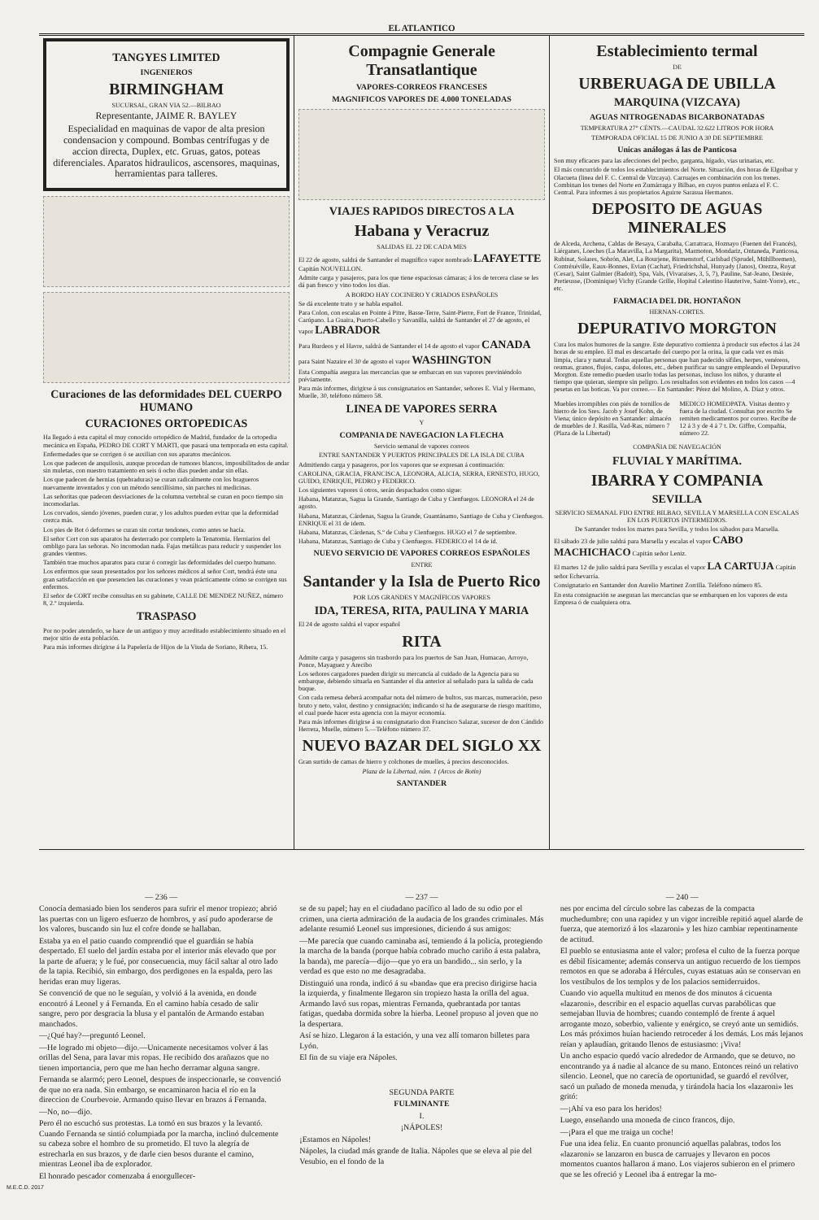EL ATLANTICO
TANGYES LIMITED
INGENIEROS
BIRMINGHAM
SUCURSAL, GRAN VIA 52.—BILBAO
Representante, JAIME R. BAYLEY
Especialidad en maquinas de vapor de alta presion condensacion y compound. Bombas centrífugas y de accion directa, Duplex, etc. Gruas, gatos, poteas diferenciales. Aparatos hidraulicos, ascensores, maquinas, herramientas para talleres.
Curaciones de las deformidades DEL CUERPO HUMANO
CURACIONES ORTOPEDICAS
Ha llegado á esta capital el muy conocido ortopédico de Madrid, fundador de la ortopedia mecánica en España, PEDRO DE CORT Y MARTI, que pasará una temporada en esta capital.
Enfermedades que se corrigen ó se auxilian con sus aparatos mecánicos.
Los que padecen de anquilosis, aunque procedan de tumores blancos, imposibilitados de andar sin muletas, con nuestro tratamiento en seis ú ocho días pueden andar sin ellas.
Los que padecen de hernias (quebraduras) se curan radicalmente con los bragueros nuevamente inventados y con un método sencillísimo, sin parches ni medicinas.
Las señoritas que padecen desviaciones de la columna vertebral se curan en poco tiempo sin incomodarlas.
Los corvados, siendo jóvenes, pueden curar, y los adultos pueden evitar que la deformidad crezca más.
Los pies de Bot ó deformes se curan sin cortar tendones, como antes se hacía.
El señor Cort con sus aparatos ha desterrado por completo la Tenatomia. Herniarios del ombligo para las señoras. No incomodan nada. Fajas metálicas para reducir y suspender los grandes vientres.
También trae muchos aparatos para curar ó corregir las deformidades del cuerpo humano.
Los enfermos que sean presentados por los señores médicos al señor Cort, tendrá éste una gran satisfacción en que presencien las curaciones y vean prácticamente cómo se corrigen sus enfermos.
El señor de CORT recibe consultas en su gabinete, CALLE DE MENDEZ NUÑEZ, número 8, 2.º izquierda.
TRASPASO
Por no poder atenderlo, se hace de un antiguo y muy acreditado establecimiento situado en el mejor sitio de esta población.
Para más informes dirígirse á la Papelería de Hijos de la Viuda de Soriano, Ribera, 15.
Compagnie Generale Transatlantique
VAPORES-CORREOS FRANCESES
MAGNIFICOS VAPORES DE 4.000 TONELADAS
VIAJES RAPIDOS DIRECTOS A LA
Habana y Veracruz
SALIDAS EL 22 DE CADA MES
El 22 de agosto, saldrá de Santander el magnífico vapor nombrado LAFAYETTE Capitán NOUVELLON.
Admite carga y pasajeros, para los que tiene espaciosas cámaras; á los de tercera clase se les dá pan fresco y vino todos los días.
A BORDO HAY COCINERO Y CRIADOS ESPAÑOLES
Se dá excelente trato y se habla español.
Para Colon, con escalas en Pointe á Pitre, Basse-Terre, Saint-Pierre, Fort de France, Trinidad, Carúpano. La Guaira, Puerto-Cabello y Savanilla, saldrá de Santander el 27 de agosto, el vapor LABRADOR
Para Burdeos y el Havre, saldrá de Santander el 14 de agosto el vapor CANADA
para Saint Nazaire el 30 de agosto el vapor WASHINGTON
Esta Compañía asegura las mercancías que se embarcan en sus vapores previniéndolo préviamente.
Para más informes, dirigirse á sus consignatarios en Santander, señores E. Vial y Hermano, Muelle, 30, teléfono número 58.
LINEA DE VAPORES SERRA
Y
COMPANIA DE NAVEGACION LA FLECHA
Servicio semanal de vapores correos
ENTRE SANTANDER Y PUERTOS PRINCIPALES DE LA ISLA DE CUBA
Admitiendo carga y pasageros, por los vapores que se expresan á continuación:
CAROLINA, GRACIA, FRANCISCA, LEONORA, ALICIA, SERRA, ERNESTO, HUGO, GUIDO, ENRIQUE, PEDRO y FEDERICO.
Los siguientes vapores ú otros, serán despachados como sigue:
Habana, Matanzas, Sagua la Grande, Santiago de Cuba y Cienfuegos. LEONORA el 24 de agosto.
Habana, Matanzas, Cárdenas, Sagua la Grande, Guantánamo, Santiago de Cuba y Cienfuegos. ENRIQUE el 31 de idem.
Habana, Matanzas, Cárdenas, S.º de Cuba y Cienfuegos. HUGO el 7 de septiembre.
Habana, Matanzas, Santiago de Cuba y Cienfuegos. FEDERICO el 14 de id.
NUEVO SERVICIO DE VAPORES CORREOS ESPAÑOLES
ENTRE
Santander y la Isla de Puerto Rico
POR LOS GRANDES Y MAGNÍFICOS VAPORES
IDA, TERESA, RITA, PAULINA Y MARIA
El 24 de agosto saldrá el vapor español
RITA
Admite carga y pasageros sin trasbordo para los puertos de San Juan, Humacao, Arroyo, Ponce, Mayaguez y Arecibo
Los señores cargadores pueden dirigir su mercancía al cuidado de la Agencia para su embarque, debiendo situarla en Santander el dia anterior al señalado para la salida de cada buque.
Con cada remesa deberá acompañar nota del número de bultos, sus marcas, numeración, peso bruto y neto, valor, destino y consignación; indicando si ha de asegurarse de riesgo marítimo, el cual puede hacer esta agencia con la mayor economía.
Para más informes dirigirse á su consignatario don Francisco Salazar, sucesor de don Cándido Herrera, Muelle, número 5.—Teléfono número 37.
NUEVO BAZAR DEL SIGLO XX
Gran surtido de camas de hierro y colchones de muelles, á precios desconocidos.
Plaza de la Libertad, núm. 1 (Arcos de Botín)
SANTANDER
Establecimiento termal
DE
URBERUAGA DE UBILLA
MARQUINA (VIZCAYA)
AGUAS NITROGENADAS BICARBONATADAS
TEMPERATURA 27° CÉNTS.—CAUDAL 32.622 LITROS POR HORA
TEMPORADA OFICIAL 15 DE JUNIO A 30 DE SEPTIEMBRE
Unicas análogas á las de Panticosa
Son muy eficaces para las afecciones del pecho, garganta, hígado, vias urinarias, etc.
El más concurrido de todos los establecimientos del Norte. Situación, dos horas de Elgoibar y Olacueta (linea del F. C. Central de Vizcaya). Carruajes en combinación con los trenes. Combinan los trenes del Norte en Zumárraga y Bilbao, en cuyos puntos enlaza el F. C. Central. Para informes á sus propietarios Aguirre Sarasua Hermanos.
DEPOSITO DE AGUAS MINERALES
de Alceda, Archena, Caldas de Besaya, Carabaña, Carratraca, Hoznayo (Fuenen del Francés), Liérganes, Loeches (La Maravilla, La Margarita), Marmoton, Mondariz, Ontaneda, Panticosa, Rubinat, Solares, Sobrón, Alet, La Bourjene, Birmenstorf, Carlsbad (Sprudel, Mühllbremen), Contréxéville, Eaux-Bonnes, Evian (Cachat), Friedrichshal, Hunyady (Janos), Orezza, Royat (Cesar), Saint Galmier (Badoit), Spa, Vals, (Vivaraises, 3, 5, 7), Pauline, Sat-Jeano, Desirée, Pretieusse, (Dominique) Vichy (Grande Grille, Hopital Celestino Hauterive, Saint-Yorre), etc., etc.
FARMACIA DEL DR. HONTAÑON
HERNAN-CORTES.
DEPURATIVO MORGTON
Cura los malos humores de la sangre. Este depurativo comienza á producir sus efectos á las 24 horas de su empleo. El mal es descartado del cuerpo por la orina, la que cada vez es más limpia, clara y natural. Todas aquellas personas que han padecido sífiles, herpes, venéreos, reumas, granos, flujos, caspa, dolores, etc., deben purificar su sangre empleando el Depurativo Morgton. Este remedio pueden usarlo todas las personas, incluso los niños, y durante el tiempo que quieran, siempre sin peligro. Los resultados son evidentes en todos los casos —4 pesetas en las boticas. Va por correo.— En Santander: Pérez del Molino, A. Díaz y otros.
Muebles irrompibles con piés de tornillos de hierro de los Sres. Jacob y Josef Kohn, de Viena; único depósito en Santander: almacén de muebles de J. Rasilla, Vad-Ras, número 7 (Plaza de la Libertad)
MEDICO HOMEOPATA. Visitas dentro y fuera de la ciudad. Consultas por escrito Se remiten medicamentos por correo. Recibe de 12 á 3 y de 4 á 7 t. Dr. Giffre, Compañía, número 22.
COMPAÑIA DE NAVEGACIÓN
FLUVIAL Y MARÍTIMA.
IBARRA Y COMPANIA
SEVILLA
SERVICIO SEMANAL FIJO ENTRE BILBAO, SEVILLA Y MARSELLA CON ESCALAS EN LOS PUERTOS INTERMEDIOS.
De Santander todos los martes para Sevilla, y todos los sábados para Marsella.
El sábado 23 de julio saldrá para Marsella y escalas el vapor CABO MACHICHACO Capitán señor Leniz.
El martes 12 de julio saldrá para Sevilla y escalas el vapor LA CARTUJA Capitán señor Echevarría.
Consignatario en Santander don Aurelio Martinez Zorrilla. Teléfono número 85.
En esta consignación se aseguran las mercancias que se embarquen en los vapores de esta Empresa ó de cualquiera otra.
— 236 —
Conocía demasiado bien los senderos para sufrir el menor tropiezo; abrió las puertas con un ligero esfuerzo de hombros, y así pudo apoderarse de los valores, buscando sin luz el cofre donde se hallaban.
Estaba ya en el patio cuando comprendió que el guardián se había despertado. El suelo del jardín estaba por el interior más elevado que por la parte de afuera; y le fué, por consecuencia, muy fácil saltar al otro lado de la tapia. Recibió, sin embargo, dos perdigones en la espalda, pero las heridas eran muy ligeras.
Se convenció de que no le seguían, y volvió á la avenida, en donde encontró á Leonel y á Fernanda. En el camino había cesado de salir sangre, pero por desgracia la blusa y el pantalón de Armando estaban manchados.
—¿Qué hay?—preguntó Leonel.
—He logrado mi objeto—dijo.—Unicamente necesitamos volver á las orillas del Sena, para lavar mis ropas. He recibido dos arañazos que no tienen importancia, pero que me han hecho derramar alguna sangre.
Fernanda se alarmó; pero Leonel, despues de inspeccionarle, se convenció de que no era nada. Sin embargo, se encaminaron hacia el río en la direccion de Courbevoie. Armando quiso llevar en brazos á Fernanda.
—No, no—dijo.
Pero él no escuchó sus protestas. La tomó en sus brazos y la levantó. Cuando Fernanda se sintió columpiada por la marcha, inclinó dulcemente su cabeza sobre el hombro de su prometido. El tuvo la alegría de estrecharla en sus brazos, y de darle cien besos durante el camino, mientras Leonel iba de explorador.
El honrado pescador comenzaba á enorgullecer-
— 237 —
se de su papel; hay en el ciudadano pacífico al lado de su odio por el crimen, una cierta admiración de la audacia de los grandes criminales. Más adelante resumió Leonel sus impresiones, diciendo á sus amigos:
—Me parecía que cuando caminaba así, temiendo á la policía, protegiendo la marcha de la banda (porque había cobrado mucho cariño á esta palabra, la banda), me parecía—dijo—que yo era un bandido... sin serlo, y la verdad es que esto no me desagradaba.
Distinguió una ronda, indicó á su «banda» que era preciso dirigirse hacia la izquierda, y finalmente llegaron sin tropiezo hasta la orilla del agua. Armando lavó sus ropas, mientras Fernanda, quebrantada por tantas fatigas, quedaba dormida sobre la hierba. Leonel propuso al joven que no la despertara.
Así se hizo. Llegaron á la estación, y una vez allí tomaron billetes para Lyón.
El fin de su viaje era Nápoles.
SEGUNDA PARTE
FULMINANTE
I.
¡NÁPOLES!
¡Estamos en Nápoles!
Nápoles, la ciudad más grande de Italia. Nápoles que se eleva al pie del Vesubio, en el fondo de la
— 240 —
nes por encima del círculo sobre las cabezas de la compacta muchedumbre; con una rapidez y un vigor increible repitió aquel alarde de fuerza, que atemorizó á los «lazaroni» y les hizo cambiar repentinamente de actitud.
El pueblo se entusiasma ante el valor; profesa el culto de la fuerza porque es débil físicamente; además conserva un antiguo recuerdo de los tiempos remotos en que se adoraba á Hércules, cuyas estatuas aún se conservan en los vestíbulos de los templos y de los palacios semiderruidos.
Cuando vio aquella multitud en menos de dos minutos á cicuenta «lazaroni», describir en el espacio aquellas curvas parabólicas que semejaban lluvia de hombres; cuando contempló de frente á aquel arrogante mozo, soberbio, valiente y enérgico, se creyó ante un semidiós. Los más próximos huían haciendo retroceder á los demás. Los más lejanos reían y aplaudían, gritando llenos de estusiasmo: ¡Viva!
Un ancho espacio quedó vacío alrededor de Armando, que se detuvo, no encontrando ya á nadie al alcance de su mano. Entonces reinó un relativo silencio. Leonel, que no carecía de oportunidad, se guardó el revólver, sacó un puñado de moneda menuda, y tirándola hacia los «lazaroni» les gritó:
—¡Ahí va eso para los heridos!
Luego, enseñando una moneda de cinco francos, dijo.
—¡Para el que me traiga un coche!
Fue una idea feliz. En cuanto pronunció aquellas palabras, todos los «lazaroni» se lanzaron en busca de carruajes y llevaron en pocos momentos cuantos hallaron á mano. Los viajeros subieron en el primero que se les ofreció y Leonel iba á entregar la mo-
M.E.C.D. 2017